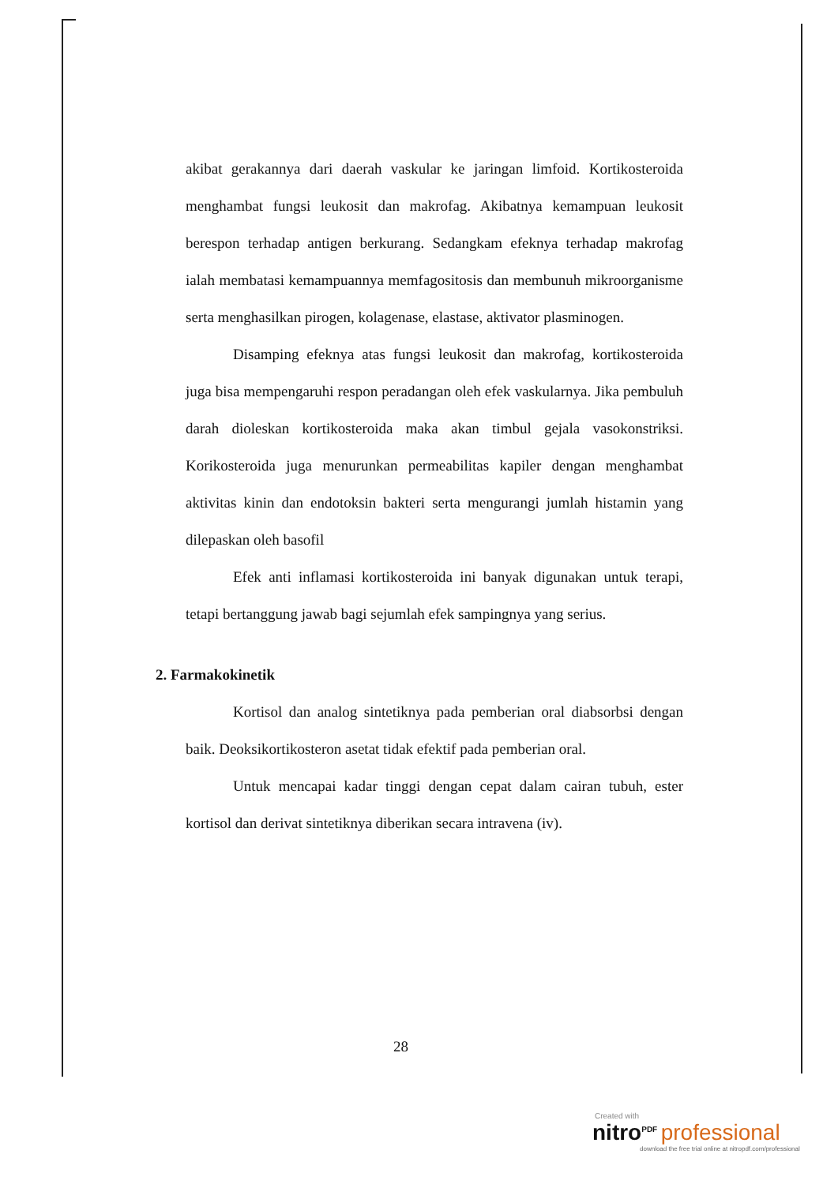akibat gerakannya dari daerah vaskular ke jaringan limfoid. Kortikosteroida menghambat fungsi leukosit dan makrofag. Akibatnya kemampuan leukosit berespon terhadap antigen berkurang. Sedangkam efeknya terhadap makrofag ialah membatasi kemampuannya memfagositosis dan membunuh mikroorganisme serta menghasilkan pirogen, kolagenase, elastase, aktivator plasminogen.
Disamping efeknya atas fungsi leukosit dan makrofag, kortikosteroida juga bisa mempengaruhi respon peradangan oleh efek vaskularnya. Jika pembuluh darah dioleskan kortikosteroida maka akan timbul gejala vasokonstriksi. Korikosteroida juga menurunkan permeabilitas kapiler dengan menghambat aktivitas kinin dan endotoksin bakteri serta mengurangi jumlah histamin yang dilepaskan oleh basofil
Efek anti inflamasi kortikosteroida ini banyak digunakan untuk terapi, tetapi bertanggung jawab bagi sejumlah efek sampingnya yang serius.
2. Farmakokinetik
Kortisol dan analog sintetiknya pada pemberian oral diabsorbsi dengan baik. Deoksikortikosteron asetat tidak efektif pada pemberian oral.
Untuk mencapai kadar tinggi dengan cepat dalam cairan tubuh, ester kortisol dan derivat sintetiknya diberikan secara intravena (iv).
28
Created with
nitro<sup>PDF</sup> professional
download the free trial online at nitropdf.com/professional